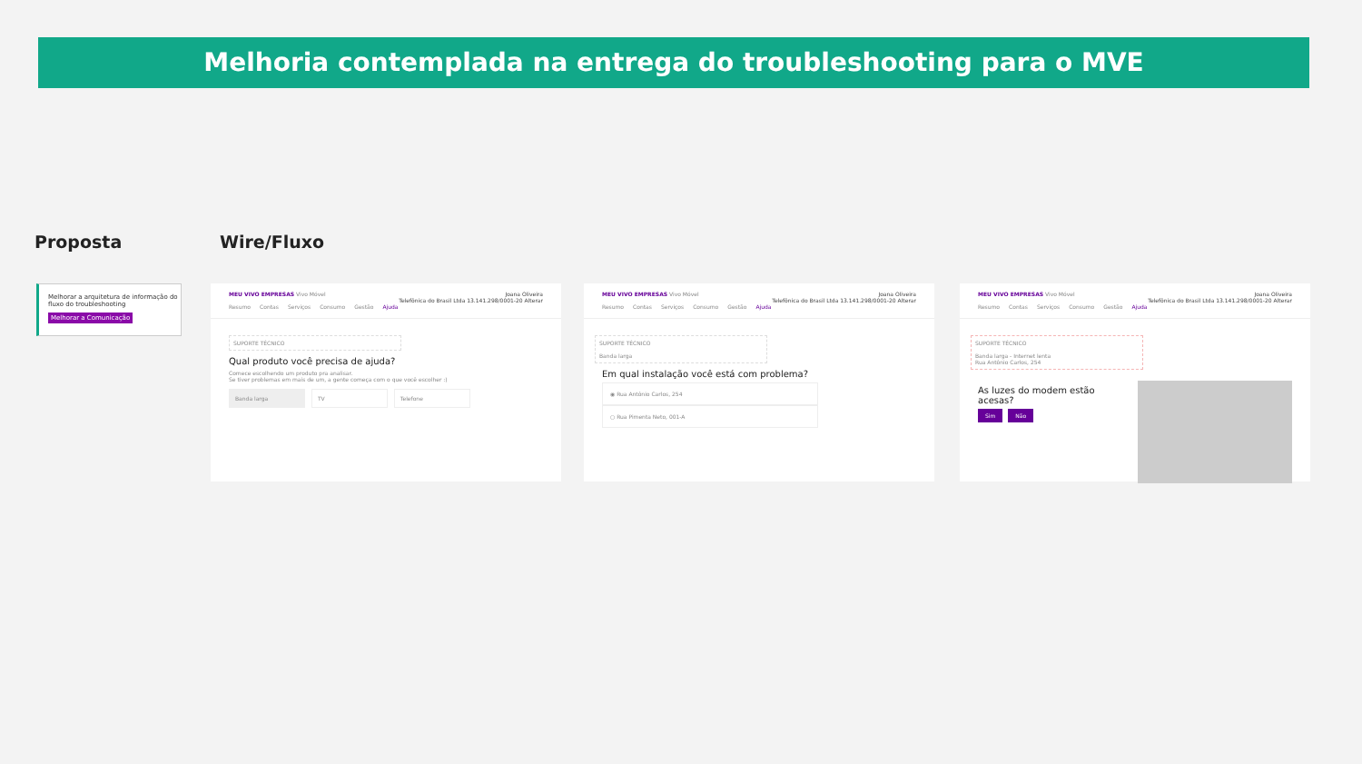Melhoria contemplada na entrega do troubleshooting para o MVE
Proposta Wire/Fluxo
Melhorar a arquitetura de informação do fluxo do troubleshooting
Melhorar a Comunicação
Joana Oliveira
Telefônica do Brasil Ltda 13.141.298/0001-20 Alterar
MEU VIVO EMPRESAS Vivo Móvel
Resumo Contas Serviços Consumo Gestão Ajuda
SUPORTE TÉCNICO
Qual produto você precisa de ajuda?
Comece escolhendo um produto pra analisar.
Se tiver problemas em mais de um, a gente começa com o que você escolher :)
Banda larga TV Telefone
Joana Oliveira
Telefônica do Brasil Ltda 13.141.298/0001-20 Alterar
MEU VIVO EMPRESAS Vivo Móvel
Resumo Contas Serviços Consumo Gestão Ajuda
SUPORTE TÉCNICO
Banda larga
Em qual instalação você está com problema?
◉ Rua Antônio Carlos, 254
○ Rua Pimenta Neto, 001-A
Joana Oliveira
Telefônica do Brasil Ltda 13.141.298/0001-20 Alterar
MEU VIVO EMPRESAS Vivo Móvel
Resumo Contas Serviços Consumo Gestão Ajuda
SUPORTE TÉCNICO
Banda larga - Internet lenta
Rua Antônio Carlos, 254
As luzes do modem estão
acesas?
Sim Não